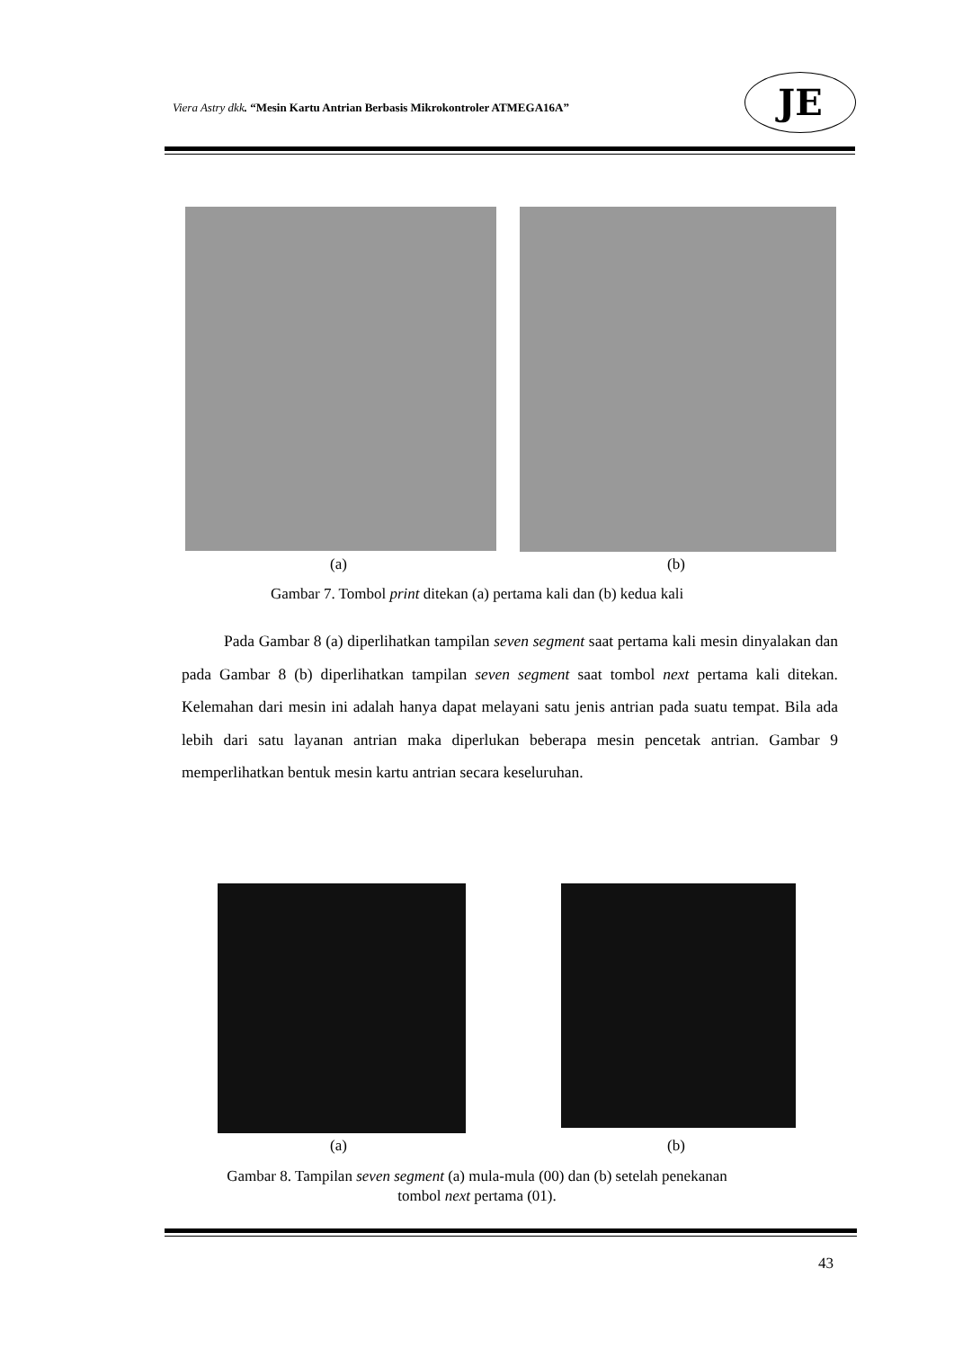Viera Astry dkk. “Mesin Kartu Antrian Berbasis Mikrokontroler ATMEGA16A”
JE
(a) (b)
Gambar 7. Tombol print ditekan (a) pertama kali dan (b) kedua kali
Pada Gambar 8 (a) diperlihatkan tampilan seven segment saat pertama kali mesin dinyalakan dan pada Gambar 8 (b) diperlihatkan tampilan seven segment saat tombol next pertama kali ditekan. Kelemahan dari mesin ini adalah hanya dapat melayani satu jenis antrian pada suatu tempat. Bila ada lebih dari satu layanan antrian maka diperlukan beberapa mesin pencetak antrian. Gambar 9 memperlihatkan bentuk mesin kartu antrian secara keseluruhan.
(a) (b)
Gambar 8. Tampilan seven segment (a) mula-mula (00) dan (b) setelah penekanan
tombol next pertama (01).
43